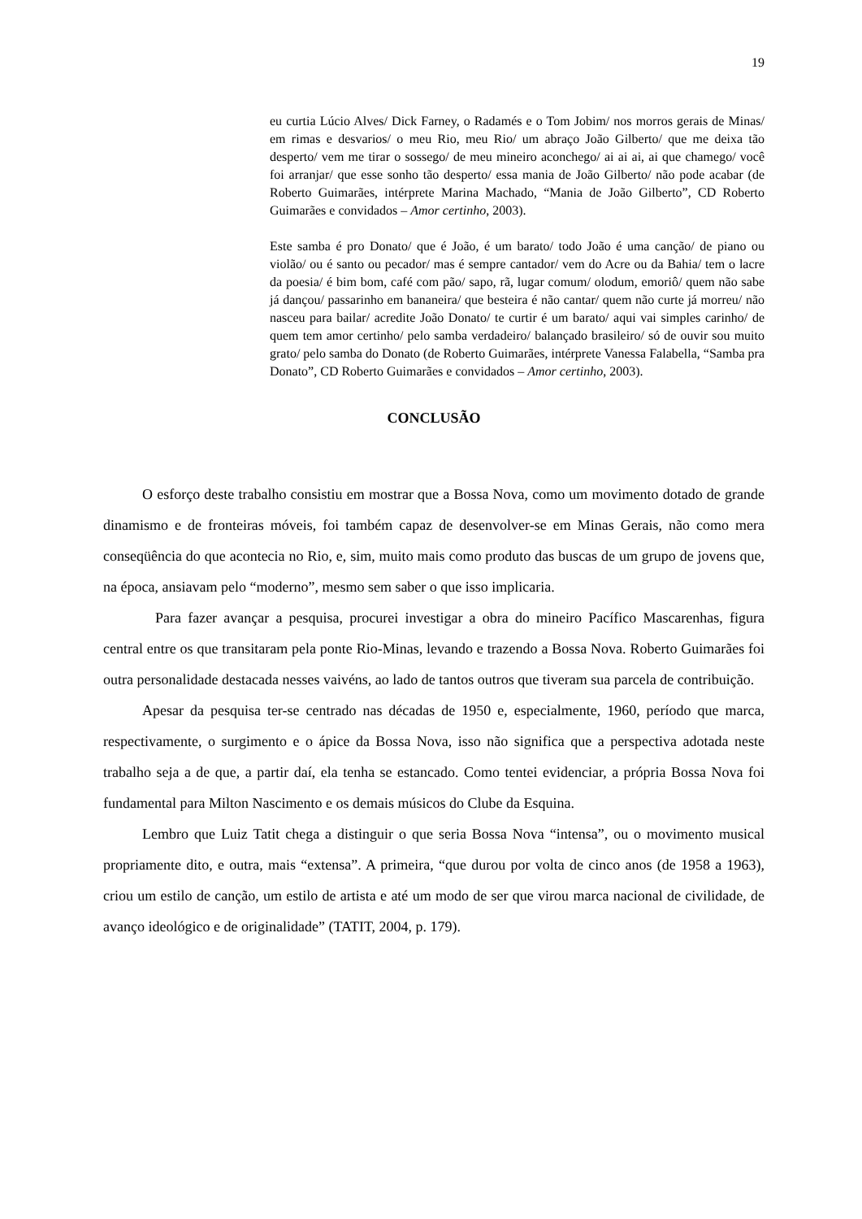19
eu curtia Lúcio Alves/ Dick Farney, o Radamés e o Tom Jobim/ nos morros gerais de Minas/ em rimas e desvarios/ o meu Rio, meu Rio/ um abraço João Gilberto/ que me deixa tão desperto/ vem me tirar o sossego/ de meu mineiro aconchego/ ai ai ai, ai que chamego/ você foi arranjar/ que esse sonho tão desperto/ essa mania de João Gilberto/ não pode acabar (de Roberto Guimarães, intérprete Marina Machado, “Mania de João Gilberto”, CD Roberto Guimarães e convidados – Amor certinho, 2003).
Este samba é pro Donato/ que é João, é um barato/ todo João é uma canção/ de piano ou violão/ ou é santo ou pecador/ mas é sempre cantador/ vem do Acre ou da Bahia/ tem o lacre da poesia/ é bim bom, café com pão/ sapo, rã, lugar comum/ olodum, emoriô/ quem não sabe já dançou/ passarinho em bananeira/ que besteira é não cantar/ quem não curte já morreu/ não nasceu para bailar/ acredite João Donato/ te curtir é um barato/ aqui vai simples carinho/ de quem tem amor certinho/ pelo samba verdadeiro/ balançado brasileiro/ só de ouvir sou muito grato/ pelo samba do Donato (de Roberto Guimarães, intérprete Vanessa Falabella, “Samba pra Donato”, CD Roberto Guimarães e convidados – Amor certinho, 2003).
CONCLUSÃO
O esforço deste trabalho consistiu em mostrar que a Bossa Nova, como um movimento dotado de grande dinamismo e de fronteiras móveis, foi também capaz de desenvolver-se em Minas Gerais, não como mera conseqüência do que acontecia no Rio, e, sim, muito mais como produto das buscas de um grupo de jovens que, na época, ansiavam pelo “moderno”, mesmo sem saber o que isso implicaria.
Para fazer avançar a pesquisa, procurei investigar a obra do mineiro Pacífico Mascarenhas, figura central entre os que transitaram pela ponte Rio-Minas, levando e trazendo a Bossa Nova. Roberto Guimarães foi outra personalidade destacada nesses vaivéns, ao lado de tantos outros que tiveram sua parcela de contribuição.
Apesar da pesquisa ter-se centrado nas décadas de 1950 e, especialmente, 1960, período que marca, respectivamente, o surgimento e o ápice da Bossa Nova, isso não significa que a perspectiva adotada neste trabalho seja a de que, a partir daí, ela tenha se estancado. Como tentei evidenciar, a própria Bossa Nova foi fundamental para Milton Nascimento e os demais músicos do Clube da Esquina.
Lembro que Luiz Tatit chega a distinguir o que seria Bossa Nova “intensa”, ou o movimento musical propriamente dito, e outra, mais “extensa”. A primeira, “que durou por volta de cinco anos (de 1958 a 1963), criou um estilo de canção, um estilo de artista e até um modo de ser que virou marca nacional de civilidade, de avanço ideológico e de originalidade” (TATIT, 2004, p. 179).